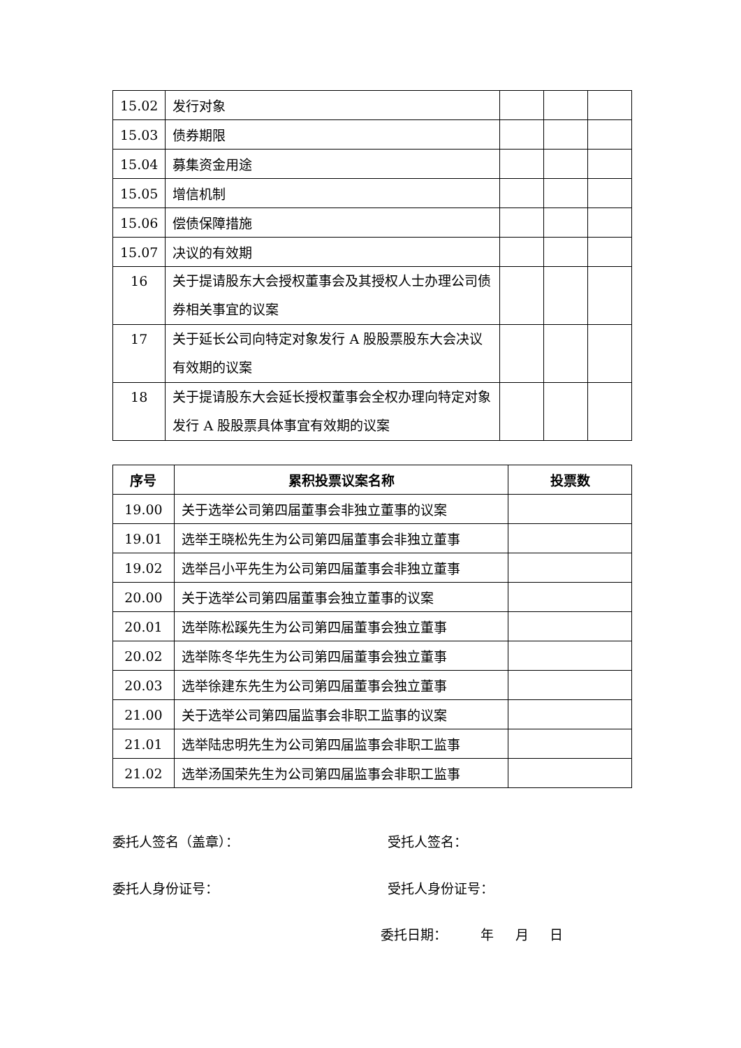| 15.02 | 发行对象 | | | |
| 15.03 | 债券期限 | | | |
| 15.04 | 募集资金用途 | | | |
| 15.05 | 增信机制 | | | |
| 15.06 | 偿债保障措施 | | | |
| 15.07 | 决议的有效期 | | | |
| 16 | 关于提请股东大会授权董事会及其授权人士办理公司债券相关事宜的议案 | | | |
| 17 | 关于延长公司向特定对象发行 A 股股票股东大会决议有效期的议案 | | | |
| 18 | 关于提请股东大会延长授权董事会全权办理向特定对象发行 A 股股票具体事宜有效期的议案 | | | |
| 序号 | 累积投票议案名称 | 投票数 |
| --- | --- | --- |
| 19.00 | 关于选举公司第四届董事会非独立董事的议案 | |
| 19.01 | 选举王晓松先生为公司第四届董事会非独立董事 | |
| 19.02 | 选举吕小平先生为公司第四届董事会非独立董事 | |
| 20.00 | 关于选举公司第四届董事会独立董事的议案 | |
| 20.01 | 选举陈松蹊先生为公司第四届董事会独立董事 | |
| 20.02 | 选举陈冬华先生为公司第四届董事会独立董事 | |
| 20.03 | 选举徐建东先生为公司第四届董事会独立董事 | |
| 21.00 | 关于选举公司第四届监事会非职工监事的议案 | |
| 21.01 | 选举陆忠明先生为公司第四届监事会非职工监事 | |
| 21.02 | 选举汤国荣先生为公司第四届监事会非职工监事 | |
委托人签名（盖章）： 受托人签名：
委托人身份证号： 受托人身份证号：
委托日期： 年 月 日